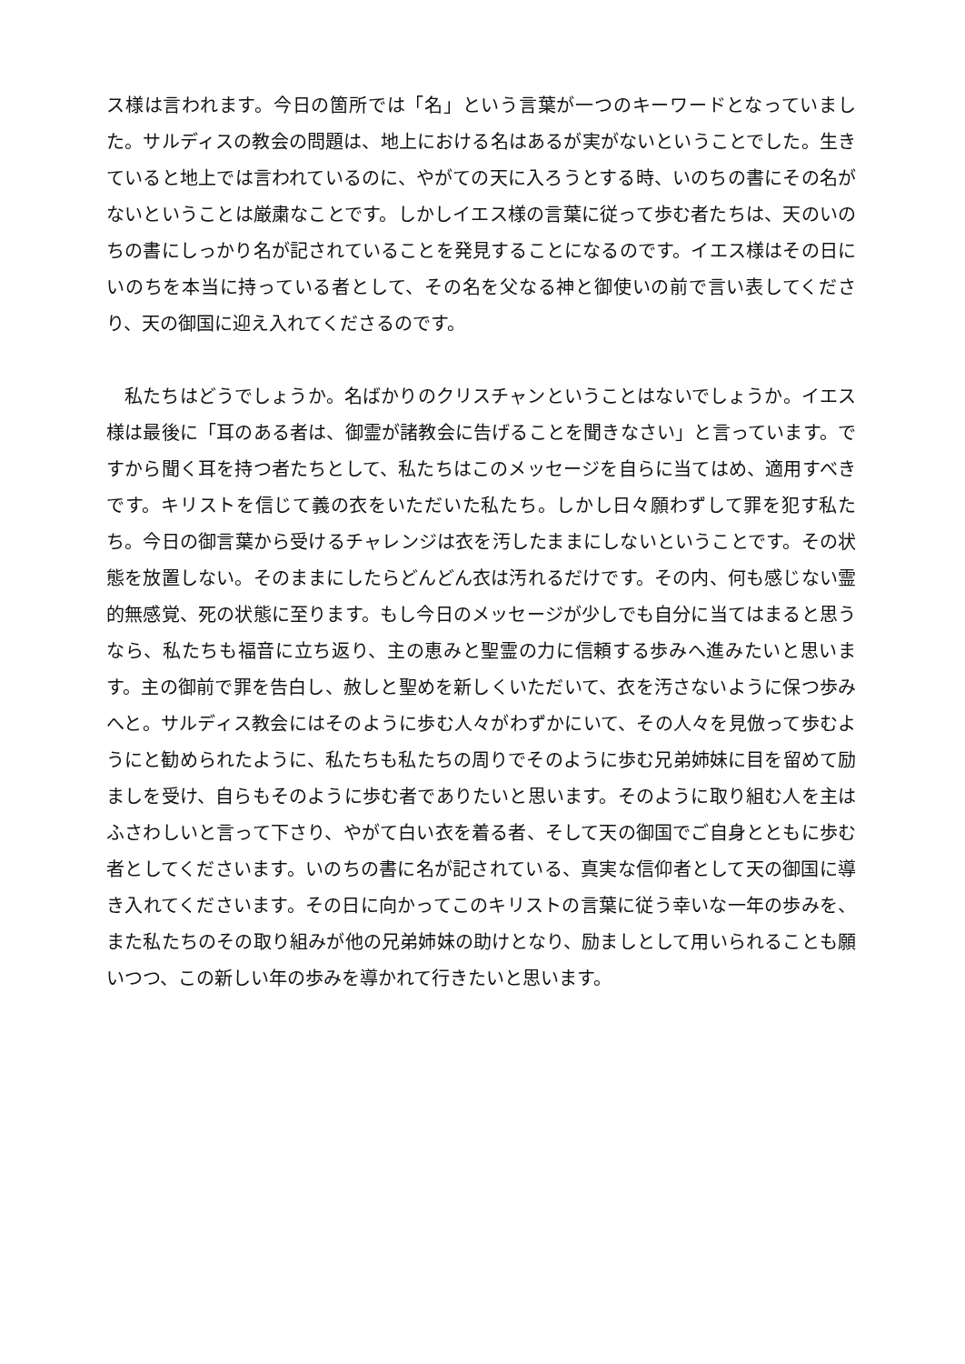ス様は言われます。今日の箇所では「名」という言葉が一つのキーワードとなっていました。サルディスの教会の問題は、地上における名はあるが実がないということでした。生きていると地上では言われているのに、やがての天に入ろうとする時、いのちの書にその名がないということは厳粛なことです。しかしイエス様の言葉に従って歩む者たちは、天のいのちの書にしっかり名が記されていることを発見することになるのです。イエス様はその日にいのちを本当に持っている者として、その名を父なる神と御使いの前で言い表してくださり、天の御国に迎え入れてくださるのです。
　私たちはどうでしょうか。名ばかりのクリスチャンということはないでしょうか。イエス様は最後に「耳のある者は、御霊が諸教会に告げることを聞きなさい」と言っています。ですから聞く耳を持つ者たちとして、私たちはこのメッセージを自らに当てはめ、適用すべきです。キリストを信じて義の衣をいただいた私たち。しかし日々願わずして罪を犯す私たち。今日の御言葉から受けるチャレンジは衣を汚したままにしないということです。その状態を放置しない。そのままにしたらどんどん衣は汚れるだけです。その内、何も感じない霊的無感覚、死の状態に至ります。もし今日のメッセージが少しでも自分に当てはまると思うなら、私たちも福音に立ち返り、主の恵みと聖霊の力に信頼する歩みへ進みたいと思います。主の御前で罪を告白し、赦しと聖めを新しくいただいて、衣を汚さないように保つ歩みへと。サルディス教会にはそのように歩む人々がわずかにいて、その人々を見倣って歩むようにと勧められたように、私たちも私たちの周りでそのように歩む兄弟姉妹に目を留めて励ましを受け、自らもそのように歩む者でありたいと思います。そのように取り組む人を主はふさわしいと言って下さり、やがて白い衣を着る者、そして天の御国でご自身とともに歩む者としてくださいます。いのちの書に名が記されている、真実な信仰者として天の御国に導き入れてくださいます。その日に向かってこのキリストの言葉に従う幸いな一年の歩みを、また私たちのその取り組みが他の兄弟姉妹の助けとなり、励ましとして用いられることも願いつつ、この新しい年の歩みを導かれて行きたいと思います。